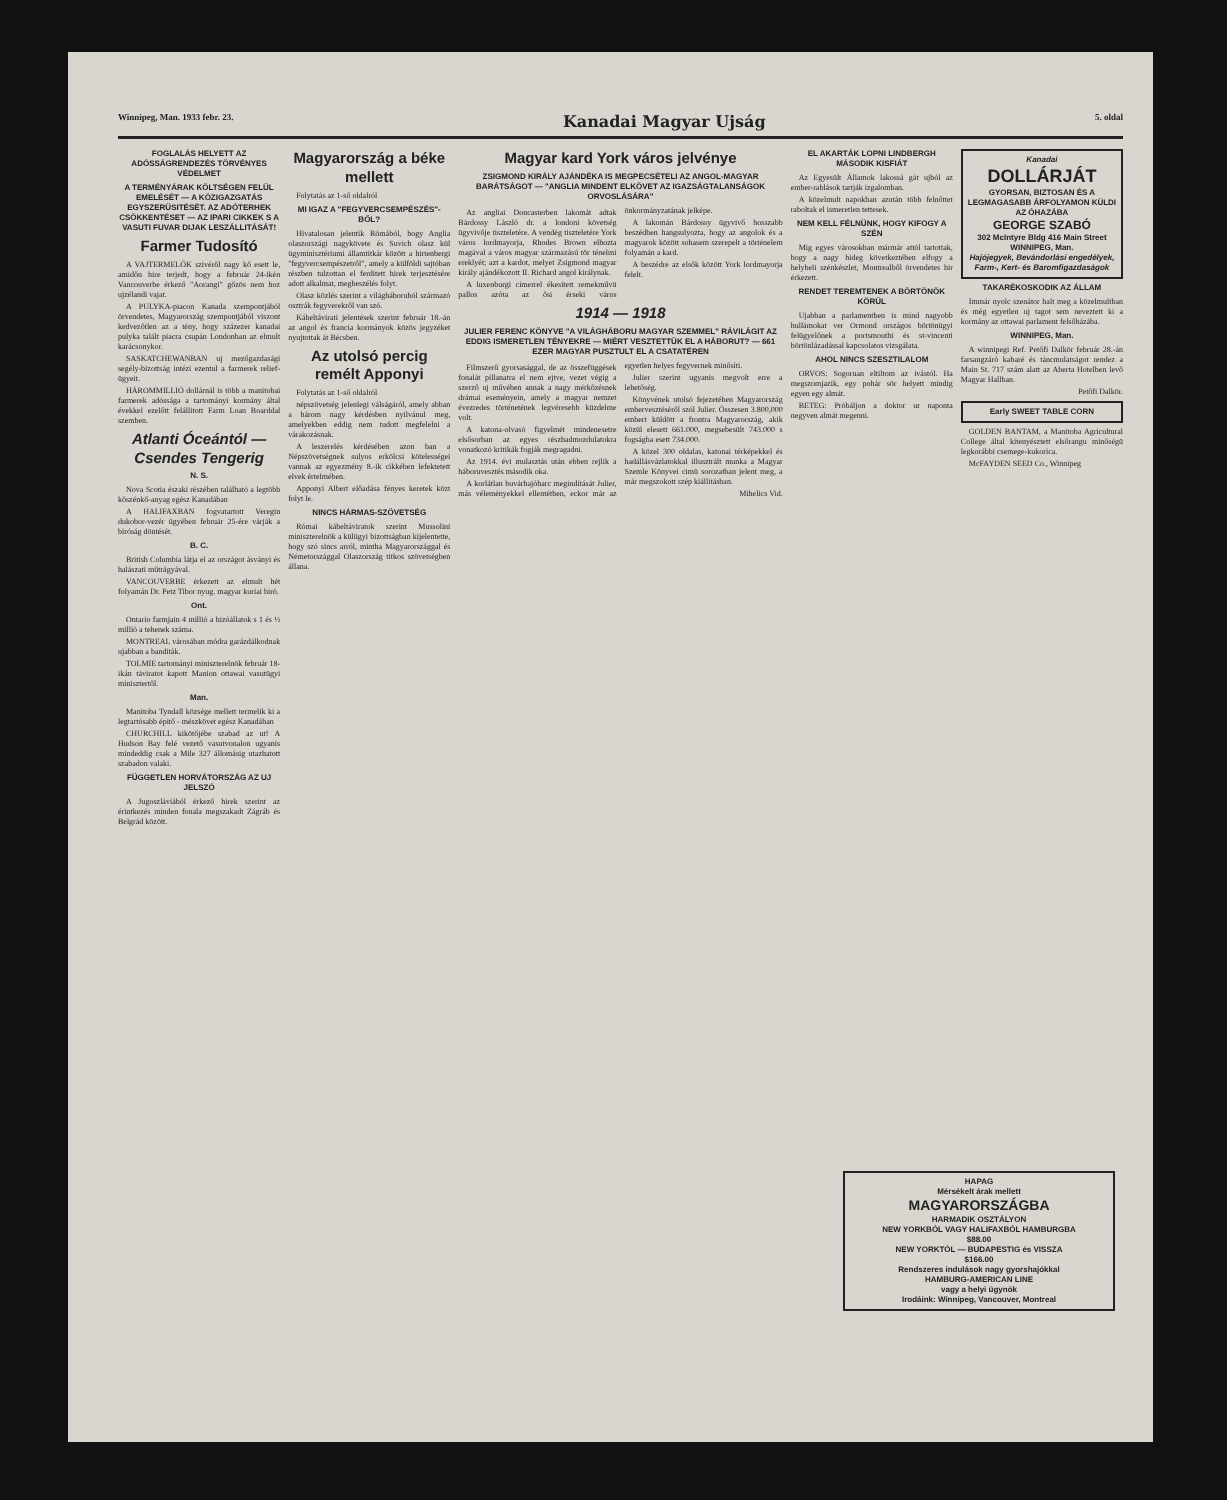Winnipeg, Man. 1933 febr. 23. Kanadai Magyar Ujság 5. oldal
FOGLALÁS HELYETT AZ ADÓSSÁGRENDEZÉS TÖRVÉNYES VÉDELMET
A TERMÉNYÁRAK KÖLTSÉGEN FELÜL EMELÉSÉT — A KÖZIGAZGATÁS EGYSZERŰSITÉSÉT. AZ ADÓTERHEK CSÖKKENTÉSET — AZ IPARI CIKKEK S A VASUTI FUVAR DIJAK LESZÁLLITÁSÁT!
Farmer Tudosító
A VAJTERMELŐK szivéről nagy kő esett le, amidőn hire terjedt, hogy a február 24-ikén Vancouverbe érkező "Aorangi" gőzös nem hoz ujzélandi vajat.
A PULYKA-piacon Kanada szempontjából örvendetes, Magyarország szempontjából viszont kedvezőtlen az a tény, hogy százezer kanadai pulyka talált piacra csupán Londonban az elmult karácsonykor.
SASKATCHEWANBAN uj mezőgazdasági segély-bizottság intézi ezentul a farmerek relief-ügyeit.
HÁROMMILLIÓ dollárnál is több a manitobai farmerek adóssága a tartományi kormány által évekkel ezelőtt felállitott Farm Loan Boarddal szemben.
Atlanti Óceántól — Csendes Tengerig
N. S.
Nova Scotia északi részében található a legtöbb kőszénkő-anyag egész Kanadában
A HALIFAXBAN fogvatartott Veregin dukobor-vezér ügyében február 25-ére várják a biróság döntését.
B. C.
British Columbia látja el az országot ásványi és halászati műtrágyával.
VANCOUVERBE érkezett az elmult hét folyamán Dr. Petz Tibor nyug. magyar kuriai biró.
Ont.
Ontario farmjain 4 millió a hizóállatok s 1 és ½ millió a tehenek száma.
MONTREAL városában módra garázdálkodnak ujabban a banditák.
TOLMIE tartományi miniszterelnök február 18-ikán táviratot kapott Manion ottawai vasutügyi minisztertől.
Man.
Manitoba Tyndall községe mellett termelik ki a legtartósabb épitő - mészkövet egész Kanadában
CHURCHILL kikötőjébe szabad az ut! A Hudson Bay felé vezető vasutvonalon ugyanis mindeddig csak a Mile 327 állomásig utazhatott szabadon valaki.
FÜGGETLEN HORVÁTORSZÁG AZ UJ JELSZÓ
A Jugoszláviából érkező hirek szerint az érintkezés minden fonala megszakadt Zágráb és Belgrád között.
Magyarország a béke mellett
Folytatás az 1-ső oldalról
MI IGAZ A "FEGYVERCSEMPÉSZÉS"-BŐL?
Hivatalosan jelentik Rómából, hogy Anglia olaszországi nagykövete és Suvich olasz kül ügyminisztériumi államtitkár között a hirtenbergi "fegyvercsempészetről", amely a külföldi sajtóban részben tulzottan el ferditett hirek terjesztésére adott alkalmat, megbeszélés folyt.
Olasz közlés szerint a világháboruból származó osztrák fegyverekről van szó.
Kábeltávirati jelentések szerint február 18.-án az angol és francia kormányok közös jegyzéket nyujtottak át Bécsben.
Az utolsó percig remélt Apponyi
Folytatás az 1-ső oldalról
népszövetség jelenlegi válságáról, amely abban a három nagy kérdésben nyilvánul meg, amelyekben eddig nem tudott megfelelni a várakozásnak.
A leszerelés kérdésében azon ban a Népszövetségnek sulyos erkölcsi kötelességei vannak az egyezmény 8.-ik cikkében lefektetett elvek értelmében.
Apponyi Albert előadása fényes keretek közt folyt le.
NINCS HÁRMAS-SZÖVETSÉG
Római kábeltáviratok szerint Mussolini miniszterelnök a külügyi bizottságban kijelentette, hogy szó sincs arról, mintha Magyarországgal és Németországgal Olaszország titkos szövetségben állana.
Magyar kard York város jelvénye
ZSIGMOND KIRÁLY AJÁNDÉKA IS MEGPECSÉTELI AZ ANGOL-MAGYAR BARÁTSÁGOT — "ANGLIA MINDENT ELKÖVET AZ IGAZSÁGTALANSÁGOK ORVOSLÁSÁRA"
Az angliai Doncasterben lakomát adtak Bárdossy László dr. a londoni követség ügyvivője tiszteletére. A vendég tiszteletére York város lordmayorja, Rhodes Brown elhozta magával a város magyar származású tör ténelmi ereklyét; azt a kardot, melyet Zsigmond magyar király ajándékozott II. Richard angol királynak.
A luxenburgi cimerrel ékesített remekművü pallos azóta az ősi érseki város önkormányzatának jelképe.
A lakomán Bárdossy ügyvivő hosszabb beszédben hangsulyozta, hogy az angolok és a magyarok között sohasem szerepelt a történelem folyamán a kard.
A beszédre az elsők között York lordmayorja felelt.
1914 — 1918
JULIER FERENC KÖNYVE "A VILÁGHÁBORU MAGYAR SZEMMEL" RÁVILÁGIT AZ EDDIG ISMERETLEN TÉNYEKRE — MIÉRT VESZTETTÜK EL A HÁBORUT? — 661 EZER MAGYAR PUSZTULT EL A CSATATÉREN
Filmszerű gyorsasággal, de az összefüggések fonalát pillanatra el nem ejtve, vezet végig a szerző uj művében annak a nagy mérkőzésnek drámai eseményein, amely a magyar nemzet évezredes történetének legvéresebb küzdelme volt.
A katona-olvasó figyelmét mindenesetre elsősorban az egyes részhadmozdulatokra vonatkozó kritikák fogják megragadni.
Az 1914. évi mulasztás után ebben rejlik a háboruvesztés második oka.
A korlátlan buvárhajóharc megindítását Julier, más véleményekkel ellentétben, eckor már az egyetlen helyes fegyvernek minősíti.
Julier szerint ugyanis megvolt erre a lehetőség.
Könyvének utolsó fejezetében Magyarország embervesztéséről szól Julier. Összesen 3.800,000 embert küldött a frontra Magyarország, akik közül elesett 661.000, megsebesült 743.000 s fogságba esett 734.000.
A közel 300 oldalas, katonai térképekkel és hadállásvázlatokkal illusztrált munka a Magyar Szemle Könyvei cimü sorozatban jelent meg, a már megszokott szép kiállitásban.
Mihelics Vid.
EL AKARTÁK LOPNI LINDBERGH MÁSODIK KISFIÁT
Az Egyesült Államok lakossá gát ujból az ember-rablások tartják izgalomban.
A közelmult napokban azután több felnőttet raboltak el ismeretlen tettesek.
NEM KELL FÉLNÜNK, HOGY KIFOGY A SZÉN
Mig egyes városokban mármár attól tartottak, hogy a nagy hideg következtében elfogy a helybeli szénkészlet, Montrealből örvendetes hir érkezett.
RENDET TEREMTENEK A BÖRTÖNÖK KÖRÜL
Ujabban a parlamentben is mind nagyobb hullámokat ver Ormond országos börtönügyi felügyelőnek a portsmouthi és st-vincenti börtönlázadással kapcsolatos vizsgálata.
AHOL NINCS SZESZTILALOM
ORVOS: Sogoruan eltiltom az ivástól. Ha megszomjazik, egy pohár sör helyett mindig egyen egy almát.
BETEG: Próbáljon a doktor ur naponta negyven almát megenni.
Kanadai
DOLLÁRJÁT
GYORSAN, BIZTOSAN ÉS A LEGMAGASABB ÁRFOLYAMON KÜLDI AZ ÓHAZÁBA
GEORGE SZABÓ
302 McIntyre Bldg 416 Main Street
WINNIPEG, Man.
Hajójegyek, Bevándorlási engedélyek, Farm-, Kert- és Baromfigazdaságok
TAKARÉKOSKODIK AZ ÁLLAM
Immár nyolc szenátor halt meg a közelmultban és még egyetlen uj tagot sem neveztett ki a kormány az ottawai parlament felsőházába.
WINNIPEG, Man.
A winnipegi Ref. Petőfi Dalkör február 28.-án farsangzáró kabaré és táncmulatságot rendez a Main St. 717 szám alatt az Aberta Hotelben levő Magyar Hallban.
Petőfi Dalkör.
Early SWEET TABLE CORN
GOLDEN BANTAM, a Manitoba Agricultural College által kitenyésztett elsőrangu minőségü legkorábbi csemege-kukorica.
McFAYDEN SEED Co., Winnipeg
HAPAG
Mérsékelt árak mellett
MAGYARORSZÁGBA
HARMADIK OSZTÁLYON
NEW YORKBÓL VAGY HALIFAXBÓL HAMBURGBA
$88.00
NEW YORKTÓL — BUDAPESTIG és VISSZA
$166.00
Rendszeres indulások nagy gyorshajókkal
HAMBURG-AMERICAN LINE
vagy a helyi ügynök
Irodáink: Winnipeg, Vancouver, Montreal